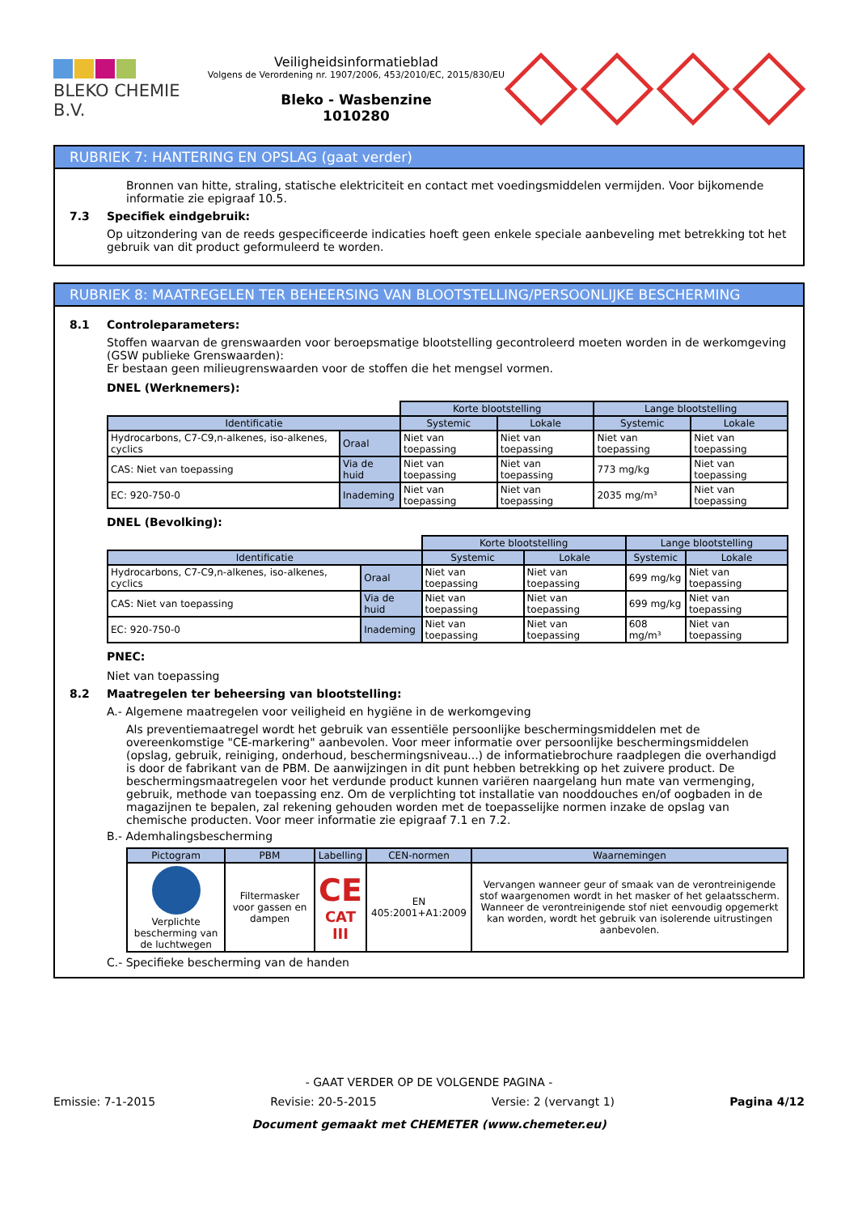BLEKO CHEMIE B.V.
Veiligheidsinformatieblad
Volgens de Verordening nr. 1907/2006, 453/2010/EC, 2015/830/EU
Bleko - Wasbenzine
1010280
RUBRIEK 7: HANTERING EN OPSLAG (gaat verder)
Bronnen van hitte, straling, statische elektriciteit en contact met voedingsmiddelen vermijden. Voor bijkomende informatie zie epigraaf 10.5.
7.3 Specifiek eindgebruik:
Op uitzondering van de reeds gespecificeerde indicaties hoeft geen enkele speciale aanbeveling met betrekking tot het gebruik van dit product geformuleerd te worden.
RUBRIEK 8: MAATREGELEN TER BEHEERSING VAN BLOOTSTELLING/PERSOONLIJKE BESCHERMING
8.1 Controleparameters:
Stoffen waarvan de grenswaarden voor beroepsmatige blootstelling gecontroleerd moeten worden in de werkomgeving (GSW publieke Grenswaarden):
Er bestaan geen milieugrenswaarden voor de stoffen die het mengsel vormen.
DNEL (Werknemers):
| | | Korte blootstelling | | Lange blootstelling | |
| Identificatie | | Systemic | Lokale | Systemic | Lokale |
| Hydrocarbons, C7-C9,n-alkenes, iso-alkenes, cyclics | Oraal | Niet van toepassing | Niet van toepassing | Niet van toepassing | Niet van toepassing |
| CAS: Niet van toepassing | Via de huid | Niet van toepassing | Niet van toepassing | 773 mg/kg | Niet van toepassing |
| EC: 920-750-0 | Inademing | Niet van toepassing | Niet van toepassing | 2035 mg/m³ | Niet van toepassing |
DNEL (Bevolking):
| | | Korte blootstelling | | Lange blootstelling | |
| Identificatie | | Systemic | Lokale | Systemic | Lokale |
| Hydrocarbons, C7-C9,n-alkenes, iso-alkenes, cyclics | Oraal | Niet van toepassing | Niet van toepassing | 699 mg/kg | Niet van toepassing |
| CAS: Niet van toepassing | Via de huid | Niet van toepassing | Niet van toepassing | 699 mg/kg | Niet van toepassing |
| EC: 920-750-0 | Inademing | Niet van toepassing | Niet van toepassing | 608 mg/m³ | Niet van toepassing |
PNEC:
Niet van toepassing
8.2 Maatregelen ter beheersing van blootstelling:
A.- Algemene maatregelen voor veiligheid en hygiëne in de werkomgeving
Als preventiemaatregel wordt het gebruik van essentiële persoonlijke beschermingsmiddelen met de overeenkomstige "CE-markering" aanbevolen. Voor meer informatie over persoonlijke beschermingsmiddelen (opslag, gebruik, reiniging, onderhoud, beschermingsniveau...) de informatiebrochure raadplegen die overhandigd is door de fabrikant van de PBM. De aanwijzingen in dit punt hebben betrekking op het zuivere product. De beschermingsmaatregelen voor het verdunde product kunnen variëren naargelang hun mate van vermenging, gebruik, methode van toepassing enz. Om de verplichting tot installatie van nooddouches en/of oogbaden in de magazijnen te bepalen, zal rekening gehouden worden met de toepasselijke normen inzake de opslag van chemische producten. Voor meer informatie zie epigraaf 7.1 en 7.2.
B.- Ademhalingsbescherming
| Pictogram | PBM | Labelling | CEN-normen | Waarnemingen |
| --- | --- | --- | --- | --- |
| Verplichte bescherming van de luchtwegen | Filtermasker voor gassen en dampen | CE CAT III | EN 405:2001+A1:2009 | Vervangen wanneer geur of smaak van de verontreinigende stof waargenomen wordt in het masker of het gelaatsscherm. Wanneer de verontreinigende stof niet eenvoudig opgemerkt kan worden, wordt het gebruik van isolerende uitrustingen aanbevolen. |
C.- Specifieke bescherming van de handen
- GAAT VERDER OP DE VOLGENDE PAGINA -
Emissie: 7-1-2015 Revisie: 20-5-2015 Versie: 2 (vervangt 1) Pagina 4/12
Document gemaakt met CHEMETER (www.chemeter.eu)